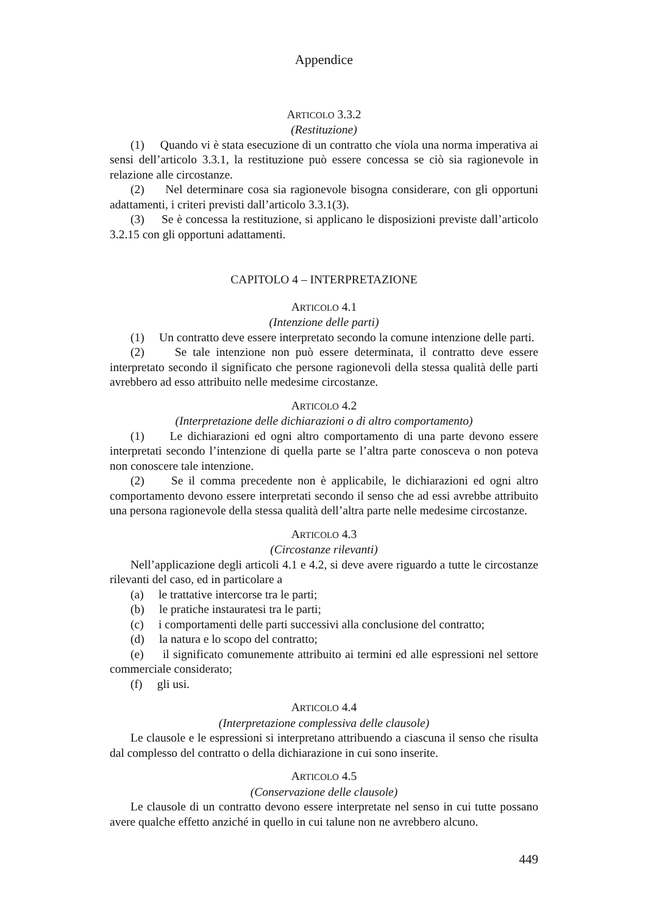Appendice
ARTICOLO 3.3.2
(Restituzione)
(1) Quando vi è stata esecuzione di un contratto che víola una norma imperativa ai sensi dell’articolo 3.3.1, la restituzione può essere concessa se ciò sia ragionevole in relazione alle circostanze.
(2) Nel determinare cosa sia ragionevole bisogna considerare, con gli opportuni adattamenti, i criteri previsti dall’articolo 3.3.1(3).
(3) Se è concessa la restituzione, si applicano le disposizioni previste dall’articolo 3.2.15 con gli opportuni adattamenti.
CAPITOLO 4 – INTERPRETAZIONE
ARTICOLO 4.1
(Intenzione delle parti)
(1) Un contratto deve essere interpretato secondo la comune intenzione delle parti.
(2) Se tale intenzione non può essere determinata, il contratto deve essere interpretato secondo il significato che persone ragionevoli della stessa qualità delle parti avrebbero ad esso attribuito nelle medesime circostanze.
ARTICOLO 4.2
(Interpretazione delle dichiarazioni o di altro comportamento)
(1) Le dichiarazioni ed ogni altro comportamento di una parte devono essere interpretati secondo l’intenzione di quella parte se l’altra parte conosceva o non poteva non conoscere tale intenzione.
(2) Se il comma precedente non è applicabile, le dichiarazioni ed ogni altro comportamento devono essere interpretati secondo il senso che ad essi avrebbe attribuito una persona ragionevole della stessa qualità dell’altra parte nelle medesime circostanze.
ARTICOLO 4.3
(Circostanze rilevanti)
Nell’applicazione degli articoli 4.1 e 4.2, si deve avere riguardo a tutte le circostanze rilevanti del caso, ed in particolare a
(a) le trattative intercorse tra le parti;
(b) le pratiche instauratesi tra le parti;
(c) i comportamenti delle parti successivi alla conclusione del contratto;
(d) la natura e lo scopo del contratto;
(e) il significato comunemente attribuito ai termini ed alle espressioni nel settore commerciale considerato;
(f) gli usi.
ARTICOLO 4.4
(Interpretazione complessiva delle clausole)
Le clausole e le espressioni si interpretano attribuendo a ciascuna il senso che risulta dal complesso del contratto o della dichiarazione in cui sono inserite.
ARTICOLO 4.5
(Conservazione delle clausole)
Le clausole di un contratto devono essere interpretate nel senso in cui tutte possano avere qualche effetto anziché in quello in cui talune non ne avrebbero alcuno.
449